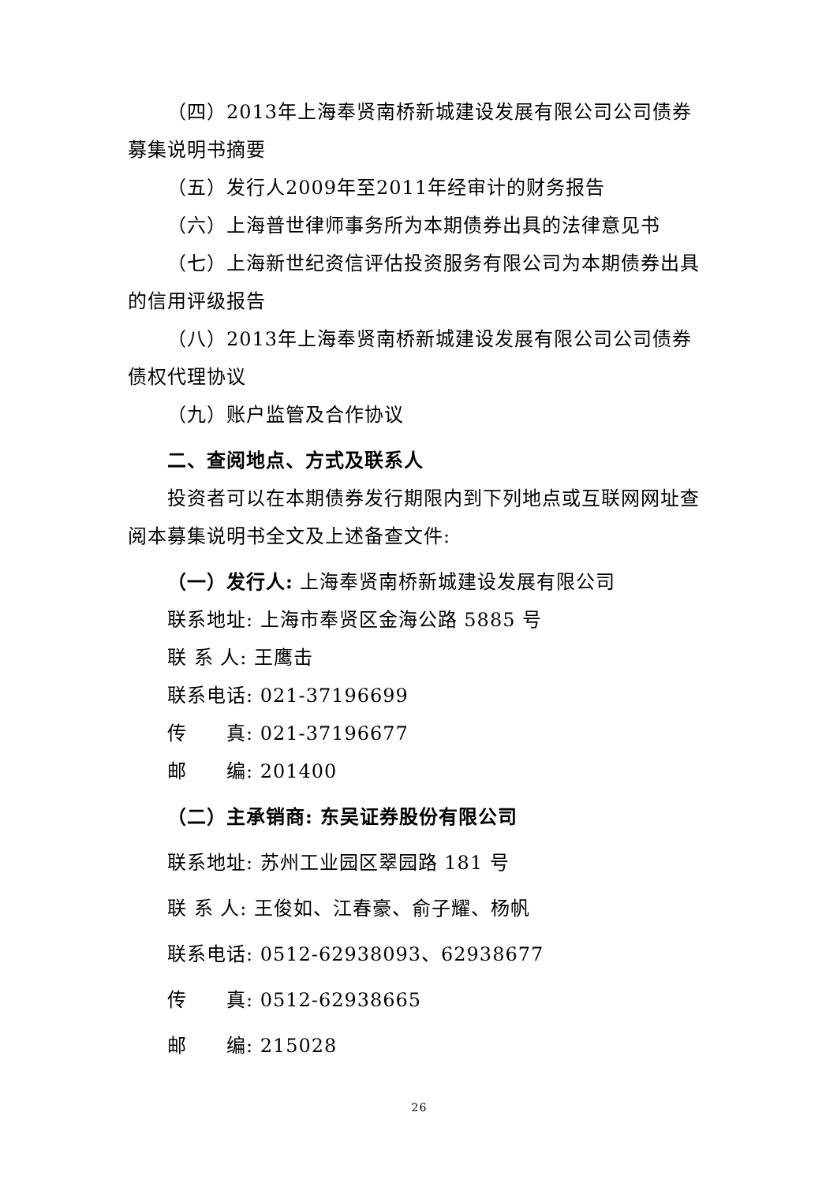（四）2013年上海奉贤南桥新城建设发展有限公司公司债券募集说明书摘要
（五）发行人2009年至2011年经审计的财务报告
（六）上海普世律师事务所为本期债券出具的法律意见书
（七）上海新世纪资信评估投资服务有限公司为本期债券出具的信用评级报告
（八）2013年上海奉贤南桥新城建设发展有限公司公司债券债权代理协议
（九）账户监管及合作协议
二、查阅地点、方式及联系人
投资者可以在本期债券发行期限内到下列地点或互联网网址查阅本募集说明书全文及上述备查文件:
（一）发行人: 上海奉贤南桥新城建设发展有限公司
联系地址: 上海市奉贤区金海公路 5885 号
联 系 人: 王鹰击
联系电话: 021-37196699
传　　真: 021-37196677
邮　　编: 201400
（二）主承销商: 东吴证券股份有限公司
联系地址: 苏州工业园区翠园路 181 号
联 系 人: 王俊如、江春豪、俞子耀、杨帆
联系电话: 0512-62938093、62938677
传　　真: 0512-62938665
邮　　编: 215028
26